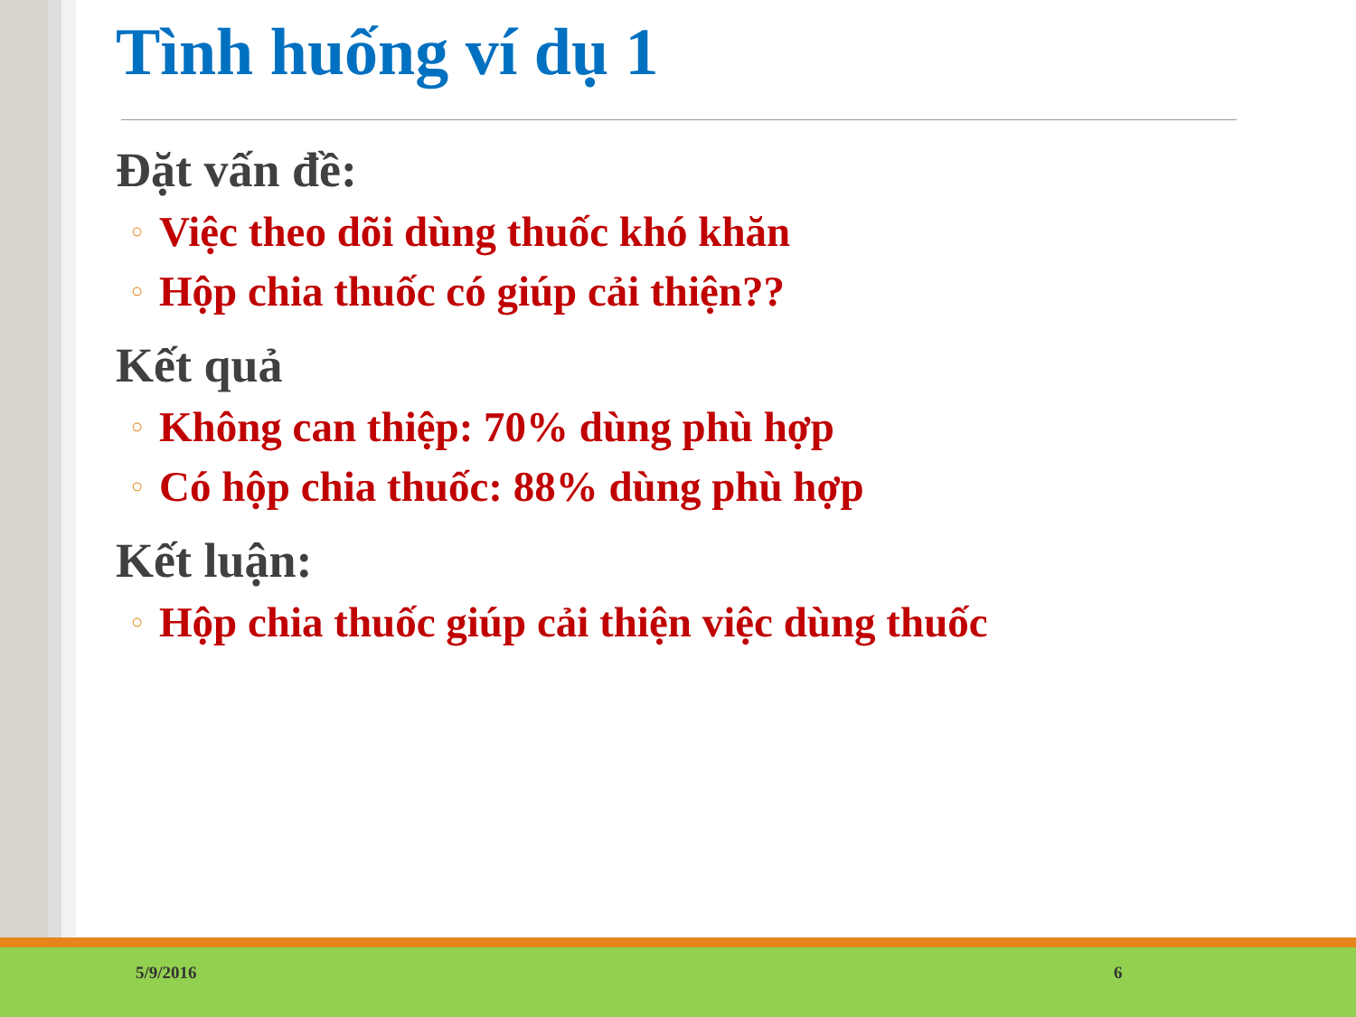Tình huống ví dụ 1
Đặt vấn đề:
○ Việc theo dõi dùng thuốc khó khăn
○ Hộp chia thuốc có giúp cải thiện??
Kết quả
○ Không can thiệp: 70% dùng phù hợp
○ Có hộp chia thuốc: 88% dùng phù hợp
Kết luận:
○ Hộp chia thuốc giúp cải thiện việc dùng thuốc
5/9/2016 6